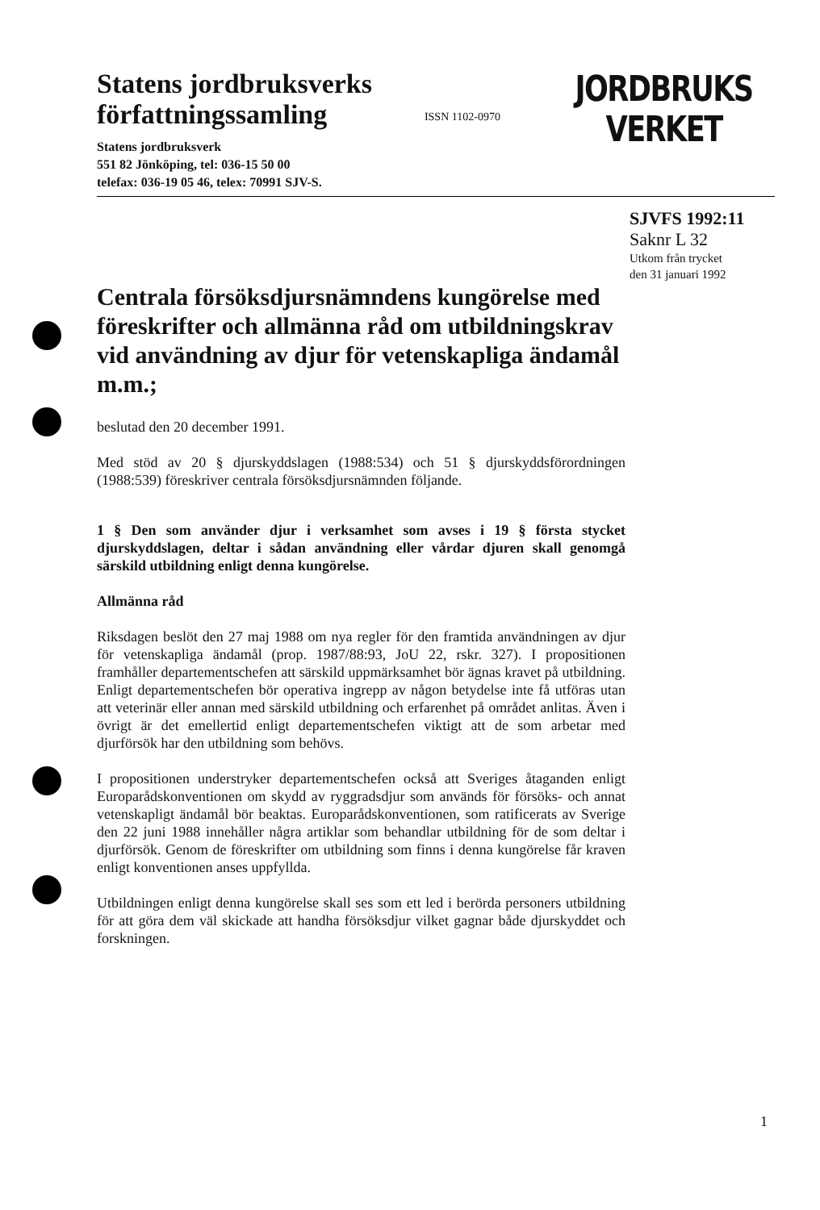Statens jordbruksverks
författningssamling
Statens jordbruksverk
551 82 Jönköping, tel: 036-15 50 00
telefax: 036-19 05 46, telex: 70991 SJV-S.
ISSN 1102-0970
JORDBRUKS
VERKET
SJVFS 1992:11
Saknr L 32
Utkom från trycket
den 31 januari 1992
Centrala försöksdjursnämndens kungörelse med föreskrifter och allmänna råd om utbildningskrav vid användning av djur för vetenskapliga ändamål m.m.;
beslutad den 20 december 1991.
Med stöd av 20 § djurskyddslagen (1988:534) och 51 § djurskyddsförordningen (1988:539) föreskriver centrala försöksdjursnämnden följande.
1 § Den som använder djur i verksamhet som avses i 19 § första stycket djurskyddslagen, deltar i sådan användning eller vårdar djuren skall genomgå särskild utbildning enligt denna kungörelse.
Allmänna råd
Riksdagen beslöt den 27 maj 1988 om nya regler för den framtida användningen av djur för vetenskapliga ändamål (prop. 1987/88:93, JoU 22, rskr. 327). I propositionen framhåller departementschefen att särskild uppmärksamhet bör ägnas kravet på utbildning. Enligt departementschefen bör operativa ingrepp av någon betydelse inte få utföras utan att veterinär eller annan med särskild utbildning och erfarenhet på området anlitas. Även i övrigt är det emellertid enligt departementschefen viktigt att de som arbetar med djurförsök har den utbildning som behövs.
I propositionen understryker departementschefen också att Sveriges åtaganden enligt Europarådskonventionen om skydd av ryggradsdjur som används för försöks- och annat vetenskapligt ändamål bör beaktas. Europarådskonventionen, som ratificerats av Sverige den 22 juni 1988 innehåller några artiklar som behandlar utbildning för de som deltar i djurförsök. Genom de föreskrifter om utbildning som finns i denna kungörelse får kraven enligt konventionen anses uppfyllda.
Utbildningen enligt denna kungörelse skall ses som ett led i berörda personers utbildning för att göra dem väl skickade att handha försöksdjur vilket gagnar både djurskyddet och forskningen.
1